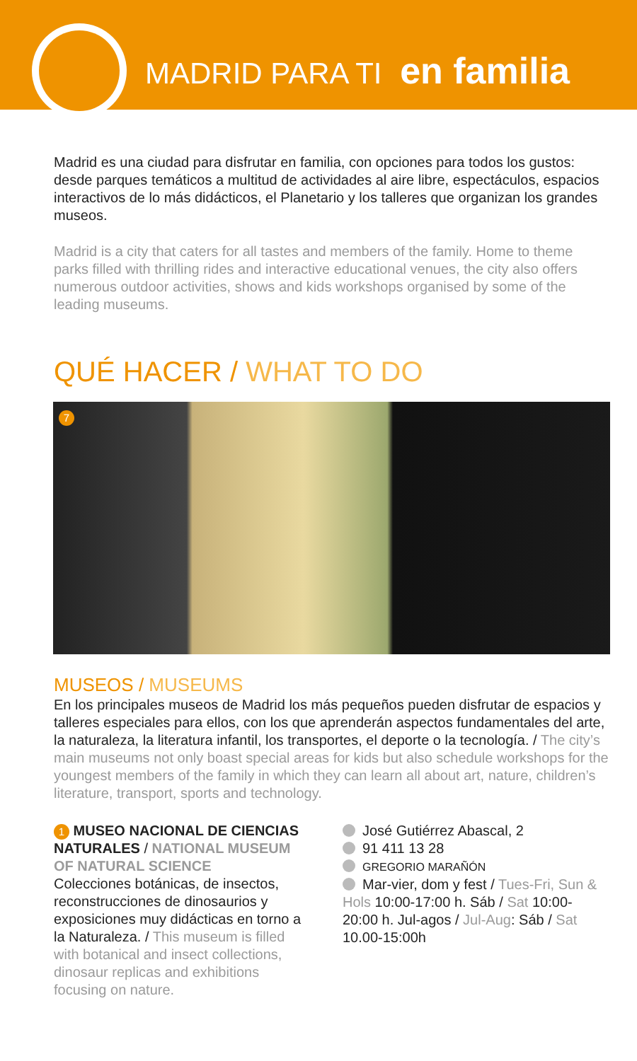MADRID PARA TI en familia
Madrid es una ciudad para disfrutar en familia, con opciones para todos los gustos: desde parques temáticos a multitud de actividades al aire libre, espectáculos, espacios interactivos de lo más didácticos, el Planetario y los talleres que organizan los grandes museos.
Madrid is a city that caters for all tastes and members of the family. Home to theme parks filled with thrilling rides and interactive educational venues, the city also offers numerous outdoor activities, shows and kids workshops organised by some of the leading museums.
QUÉ HACER / WHAT TO DO
7
MUSEOS / MUSEUMS
En los principales museos de Madrid los más pequeños pueden disfrutar de espacios y talleres especiales para ellos, con los que aprenderán aspectos fundamentales del arte, la naturaleza, la literatura infantil, los transportes, el deporte o la tecnología. / The city’s main museums not only boast special areas for kids but also schedule workshops for the youngest members of the family in which they can learn all about art, nature, children’s literature, transport, sports and technology.
1 MUSEO NACIONAL DE CIENCIAS NATURALES / NATIONAL MUSEUM OF NATURAL SCIENCE
Colecciones botánicas, de insectos, reconstrucciones de dinosaurios y exposiciones muy didácticas en torno a la Naturaleza. / This museum is filled with botanical and insect collections, dinosaur replicas and exhibitions focusing on nature.
José Gutiérrez Abascal, 2
91 411 13 28
GREGORIO MARAÑÓN
Mar-vier, dom y fest / Tues-Fri, Sun & Hols 10:00-17:00 h. Sáb / Sat 10:00-20:00 h. Jul-agos / Jul-Aug: Sáb / Sat 10.00-15:00h